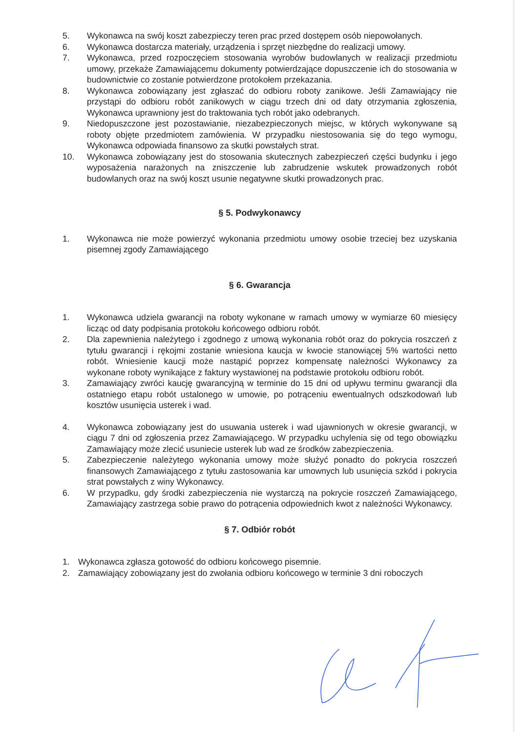5. Wykonawca na swój koszt zabezpieczy teren prac przed dostępem osób niepowołanych.
6. Wykonawca dostarcza materiały, urządzenia i sprzęt niezbędne do realizacji umowy.
7. Wykonawca, przed rozpoczęciem stosowania wyrobów budowlanych w realizacji przedmiotu umowy, przekaże Zamawiającemu dokumenty potwierdzające dopuszczenie ich do stosowania w budownictwie co zostanie potwierdzone protokołem przekazania.
8. Wykonawca zobowiązany jest zgłaszać do odbioru roboty zanikowe. Jeśli Zamawiający nie przystąpi do odbioru robót zanikowych w ciągu trzech dni od daty otrzymania zgłoszenia, Wykonawca uprawniony jest do traktowania tych robót jako odebranych.
9. Niedopuszczone jest pozostawianie, niezabezpieczonych miejsc, w których wykonywane są roboty objęte przedmiotem zamówienia. W przypadku niestosowania się do tego wymogu, Wykonawca odpowiada finansowo za skutki powstałych strat.
10. Wykonawca zobowiązany jest do stosowania skutecznych zabezpieczeń części budynku i jego wyposażenia narażonych na zniszczenie lub zabrudzenie wskutek prowadzonych robót budowlanych oraz na swój koszt usunie negatywne skutki prowadzonych prac.
§ 5. Podwykonawcy
1. Wykonawca nie może powierzyć wykonania przedmiotu umowy osobie trzeciej bez uzyskania pisemnej zgody Zamawiającego
§ 6. Gwarancja
1. Wykonawca udziela gwarancji na roboty wykonane w ramach umowy w wymiarze 60 miesięcy licząc od daty podpisania protokołu końcowego odbioru robót.
2. Dla zapewnienia należytego i zgodnego z umową wykonania robót oraz do pokrycia roszczeń z tytułu gwarancji i rękojmi zostanie wniesiona kaucja w kwocie stanowiącej 5% wartości netto robót. Wniesienie kaucji może nastąpić poprzez kompensatę należności Wykonawcy za wykonane roboty wynikające z faktury wystawionej na podstawie protokołu odbioru robót.
3. Zamawiający zwróci kaucję gwarancyjną w terminie do 15 dni od upływu terminu gwarancji dla ostatniego etapu robót ustalonego w umowie, po potrąceniu ewentualnych odszkodowań lub kosztów usunięcia usterek i wad.
4. Wykonawca zobowiązany jest do usuwania usterek i wad ujawnionych w okresie gwarancji, w ciągu 7 dni od zgłoszenia przez Zamawiającego. W przypadku uchylenia się od tego obowiązku Zamawiający może zlecić usuniecie usterek lub wad ze środków zabezpieczenia.
5. Zabezpieczenie należytego wykonania umowy może służyć ponadto do pokrycia roszczeń finansowych Zamawiającego z tytułu zastosowania kar umownych lub usunięcia szkód i pokrycia strat powstałych z winy Wykonawcy.
6. W przypadku, gdy środki zabezpieczenia nie wystarczą na pokrycie roszczeń Zamawiającego, Zamawiający zastrzega sobie prawo do potrącenia odpowiednich kwot z należności Wykonawcy.
§ 7. Odbiór robót
1. Wykonawca zgłasza gotowość do odbioru końcowego pisemnie.
2. Zamawiający zobowiązany jest do zwołania odbioru końcowego w terminie 3 dni roboczych